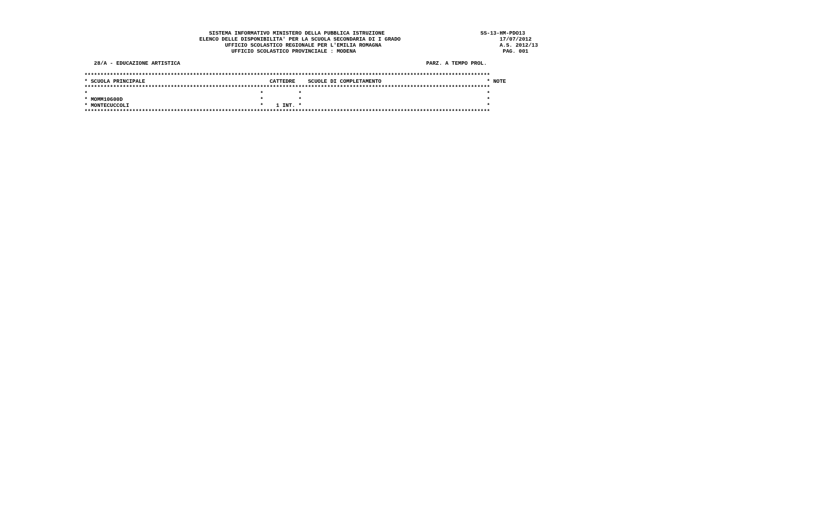SISTEMA INFORMATIVO MINISTERO DELLA PUBBLICA ISTRUZIONE                              SS-13-HM-PDO13
                                    ELENCO DELLE DISPONIBILITA' PER LA SCUOLA SECONDARIA DI I GRADO                               17/07/2012
                                            UFFICIO SCOLASTICO REGIONALE PER L'EMILIA ROMAGNA                                     A.S. 2012/13
                                              UFFICIO SCOLASTICO PROVINCIALE : MODENA                                              PAG. 001

   28/A - EDUCAZIONE ARTISTICA                                                                             PARZ. A TEMPO PROL.

*******************************************************************************************************************************
* SCUOLA PRINCIPALE                                       CATTEDRE    SCUOLE DI COMPLETAMENTO                                 * NOTE
*******************************************************************************************************************************
*                                                      *           *                                                          *
* MOMM10600D                                           *           *                                                          *
* MONTECUCCOLI                                         *    1 INT. *                                                          *
*******************************************************************************************************************************